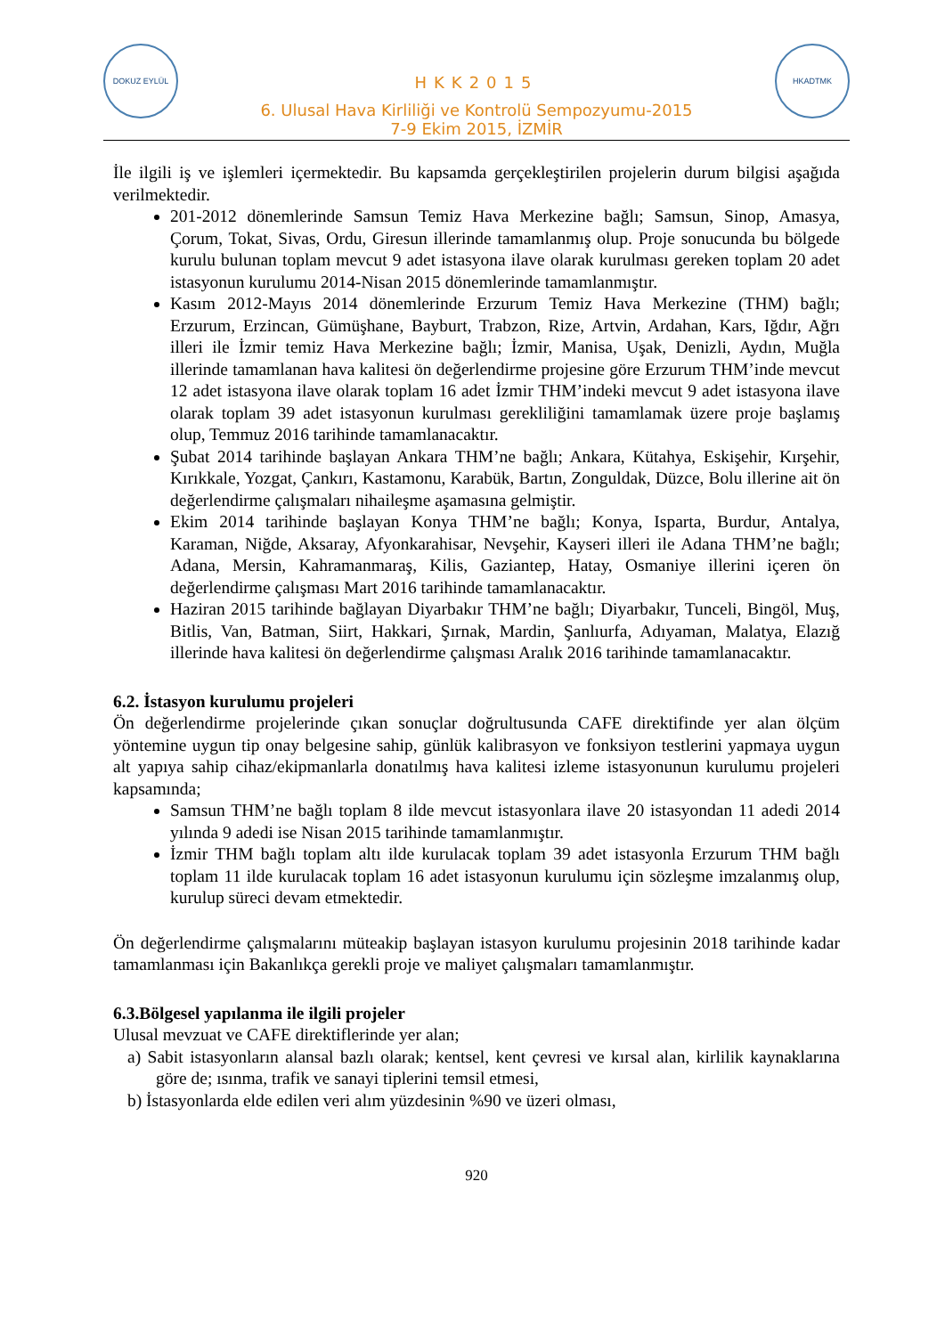DOKUZ EYLÜL
HKK2015
6. Ulusal Hava Kirliliği ve Kontrolü Sempozyumu-2015
7-9 Ekim 2015, İZMİR
HKADTMK
İle ilgili iş ve işlemleri içermektedir. Bu kapsamda gerçekleştirilen projelerin durum bilgisi aşağıda verilmektedir.
201-2012 dönemlerinde Samsun Temiz Hava Merkezine bağlı; Samsun, Sinop, Amasya, Çorum, Tokat, Sivas, Ordu, Giresun illerinde tamamlanmış olup. Proje sonucunda bu bölgede kurulu bulunan toplam mevcut 9 adet istasyona ilave olarak kurulması gereken toplam 20 adet istasyonun kurulumu 2014-Nisan 2015 dönemlerinde tamamlanmıştır.
Kasım 2012-Mayıs 2014 dönemlerinde Erzurum Temiz Hava Merkezine (THM) bağlı; Erzurum, Erzincan, Gümüşhane, Bayburt, Trabzon, Rize, Artvin, Ardahan, Kars, Iğdır, Ağrı illeri ile İzmir temiz Hava Merkezine bağlı; İzmir, Manisa, Uşak, Denizli, Aydın, Muğla illerinde tamamlanan hava kalitesi ön değerlendirme projesine göre Erzurum THM’inde mevcut 12 adet istasyona ilave olarak toplam 16 adet İzmir THM’indeki mevcut 9 adet istasyona ilave olarak toplam 39 adet istasyonun kurulması gerekliliğini tamamlamak üzere proje başlamış olup, Temmuz 2016 tarihinde tamamlanacaktır.
Şubat 2014 tarihinde başlayan Ankara THM’ne bağlı; Ankara, Kütahya, Eskişehir, Kırşehir, Kırıkkale, Yozgat, Çankırı, Kastamonu, Karabük, Bartın, Zonguldak, Düzce, Bolu illerine ait ön değerlendirme çalışmaları nihaileşme aşamasına gelmiştir.
Ekim 2014 tarihinde başlayan Konya THM’ne bağlı; Konya, Isparta, Burdur, Antalya, Karaman, Niğde, Aksaray, Afyonkarahisar, Nevşehir, Kayseri illeri ile Adana THM’ne bağlı; Adana, Mersin, Kahramanmaraş, Kilis, Gaziantep, Hatay, Osmaniye illerini içeren ön değerlendirme çalışması Mart 2016 tarihinde tamamlanacaktır.
Haziran 2015 tarihinde bağlayan Diyarbakır THM’ne bağlı; Diyarbakır, Tunceli, Bingöl, Muş, Bitlis, Van, Batman, Siirt, Hakkari, Şırnak, Mardin, Şanlıurfa, Adıyaman, Malatya, Elazığ illerinde hava kalitesi ön değerlendirme çalışması Aralık 2016 tarihinde tamamlanacaktır.
6.2. İstasyon kurulumu projeleri
Ön değerlendirme projelerinde çıkan sonuçlar doğrultusunda CAFE direktifinde yer alan ölçüm yöntemine uygun tip onay belgesine sahip, günlük kalibrasyon ve fonksiyon testlerini yapmaya uygun alt yapıya sahip cihaz/ekipmanlarla donatılmış hava kalitesi izleme istasyonunun kurulumu projeleri kapsamında;
Samsun THM’ne bağlı toplam 8 ilde mevcut istasyonlara ilave 20 istasyondan 11 adedi 2014 yılında 9 adedi ise Nisan 2015 tarihinde tamamlanmıştır.
İzmir THM bağlı toplam altı ilde kurulacak toplam 39 adet istasyonla Erzurum THM bağlı toplam 11 ilde kurulacak toplam 16 adet istasyonun kurulumu için sözleşme imzalanmış olup, kurulup süreci devam etmektedir.
Ön değerlendirme çalışmalarını müteakip başlayan istasyon kurulumu projesinin 2018 tarihinde kadar tamamlanması için Bakanlıkça gerekli proje ve maliyet çalışmaları tamamlanmıştır.
6.3.Bölgesel yapılanma ile ilgili projeler
Ulusal mevzuat ve CAFE direktiflerinde yer alan;
a) Sabit istasyonların alansal bazlı olarak; kentsel, kent çevresi ve kırsal alan, kirlilik kaynaklarına göre de; ısınma, trafik ve sanayi tiplerini temsil etmesi,
b) İstasyonlarda elde edilen veri alım yüzdesinin %90 ve üzeri olması,
920